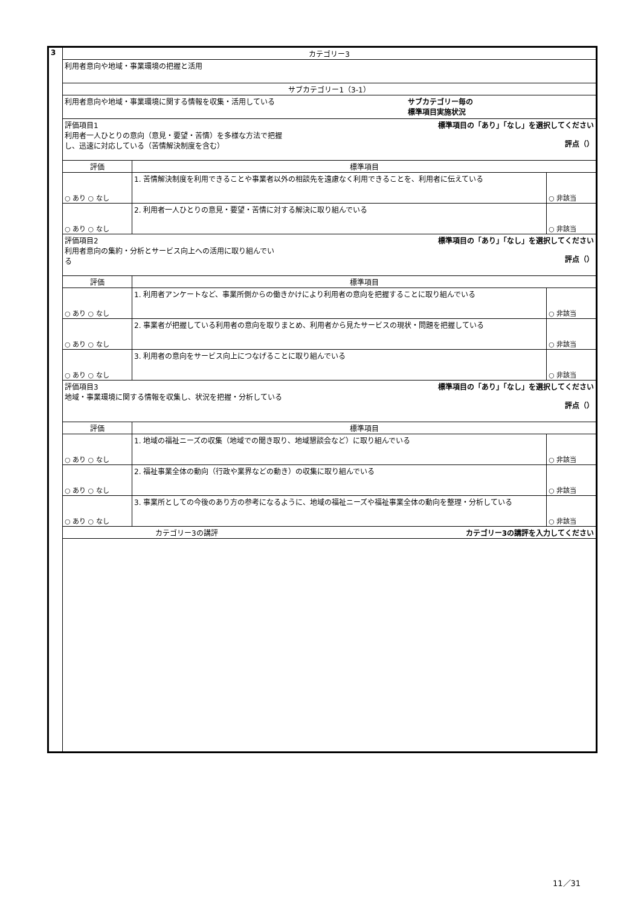| 3 | カテゴリー3 | | |
| | 利用者意向や地域・事業環境の把握と活用 | | |
| | サブカテゴリー1（3-1） | | |
| | 利用者意向や地域・事業環境に関する情報を収集・活用している サブカテゴリー毎の 標準項目実施状況 | | |
| | 評価項目1 利用者一人ひとりの意向（意見・要望・苦情）を多様な方法で把握 し、迅速に対応している（苦情解決制度を含む） 標準項目の「あり」「なし」を選択してください 評点（） | | |
| | 評価 | 標準項目 | |
| | ○ あり ○ なし | 1. 苦情解決制度を利用できることや事業者以外の相談先を遠慮なく利用できることを、利用者に伝えている | ○ 非該当 |
| | ○ あり ○ なし | 2. 利用者一人ひとりの意見・要望・苦情に対する解決に取り組んでいる | ○ 非該当 |
| | 評価項目2 利用者意向の集約・分析とサービス向上への活用に取り組んでい る 標準項目の「あり」「なし」を選択してください 評点（） | | |
| | 評価 | 標準項目 | |
| | ○ あり ○ なし | 1. 利用者アンケートなど、事業所側からの働きかけにより利用者の意向を把握することに取り組んでいる | ○ 非該当 |
| | ○ あり ○ なし | 2. 事業者が把握している利用者の意向を取りまとめ、利用者から見たサービスの現状・問題を把握している | ○ 非該当 |
| | ○ あり ○ なし | 3. 利用者の意向をサービス向上につなげることに取り組んでいる | ○ 非該当 |
| | 評価項目3 地域・事業環境に関する情報を収集し、状況を把握・分析している 標準項目の「あり」「なし」を選択してください 評点（） | | |
| | 評価 | 標準項目 | |
| | ○ あり ○ なし | 1. 地域の福祉ニーズの収集（地域での聞き取り、地域懇談会など）に取り組んでいる | ○ 非該当 |
| | ○ あり ○ なし | 2. 福祉事業全体の動向（行政や業界などの動き）の収集に取り組んでいる | ○ 非該当 |
| | ○ あり ○ なし | 3. 事業所としての今後のあり方の参考になるように、地域の福祉ニーズや福祉事業全体の動向を整理・分析している | ○ 非該当 |
| | カテゴリー3の講評 カテゴリー3の講評を入力してください | | |
11／31